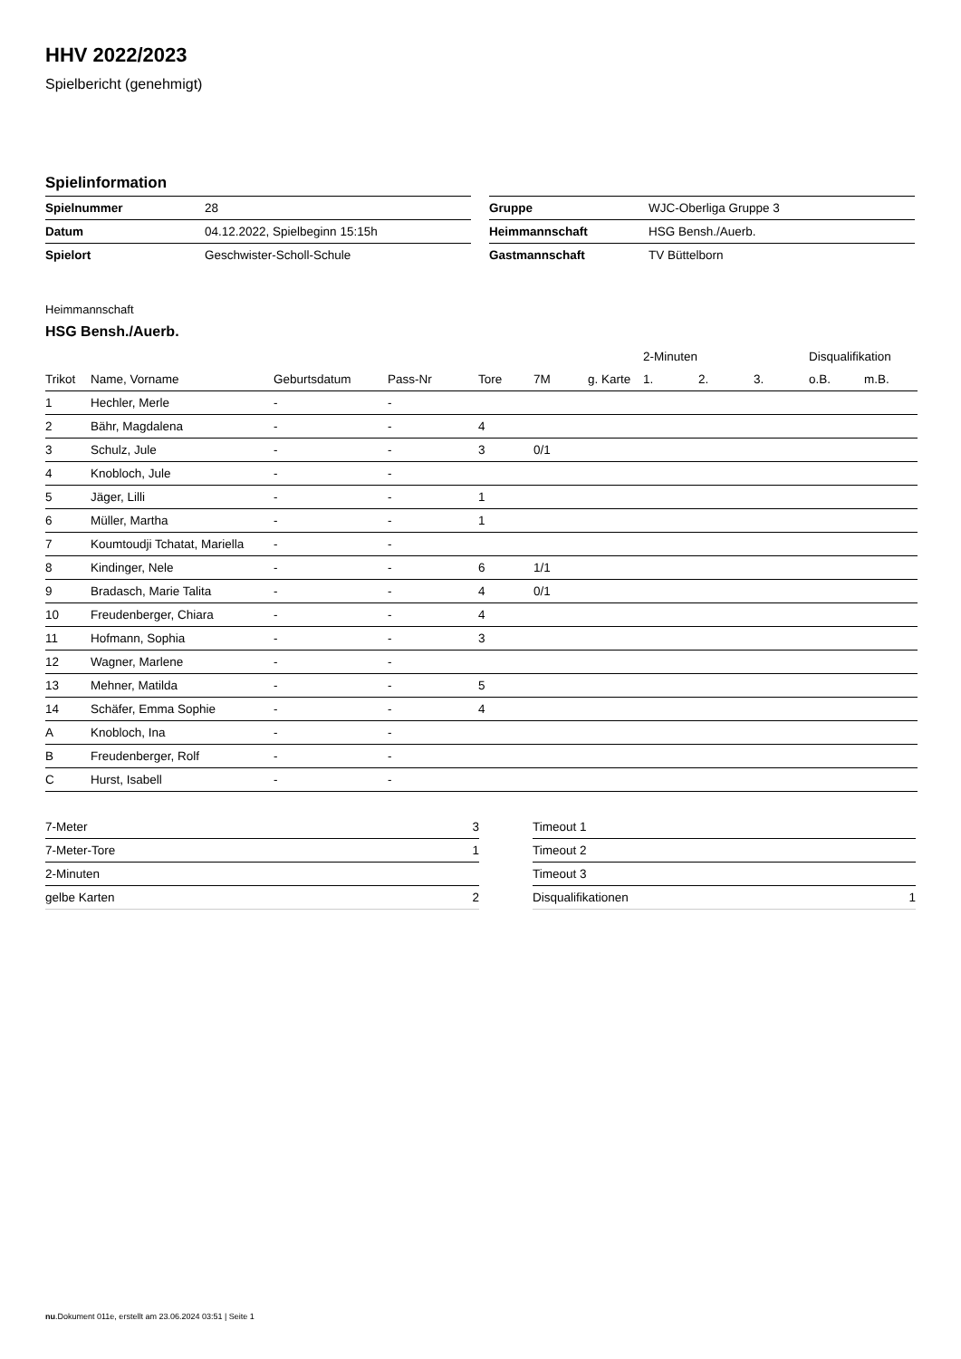HHV 2022/2023
Spielbericht (genehmigt)
Spielinformation
| Spielnummer | 28 |
| Datum | 04.12.2022, Spielbeginn 15:15h |
| Spielort | Geschwister-Scholl-Schule |
| Gruppe | WJC-Oberliga Gruppe 3 |
| Heimmannschaft | HSG Bensh./Auerb. |
| Gastmannschaft | TV Büttelborn |
Heimmannschaft
HSG Bensh./Auerb.
| | | | | | | | 2-Minuten | | | Disqualifikation | |
| --- | --- | --- | --- | --- | --- | --- | --- | --- | --- | --- | --- |
| Trikot | Name, Vorname | Geburtsdatum | Pass-Nr | Tore | 7M | g. Karte | 1. | 2. | 3. | o.B. | m.B. |
| 1 | Hechler, Merle | - | - | | | | | | | | |
| 2 | Bähr, Magdalena | - | - | 4 | | | | | | | |
| 3 | Schulz, Jule | - | - | 3 | 0/1 | | | | | | |
| 4 | Knobloch, Jule | - | - | | | | | | | | |
| 5 | Jäger, Lilli | - | - | 1 | | | | | | | |
| 6 | Müller, Martha | - | - | 1 | | | | | | | |
| 7 | Koumtoudji Tchatat, Mariella | - | - | | | | | | | | |
| 8 | Kindinger, Nele | - | - | 6 | 1/1 | | | | | | |
| 9 | Bradasch, Marie Talita | - | - | 4 | 0/1 | | | | | | |
| 10 | Freudenberger, Chiara | - | - | 4 | | | | | | | |
| 11 | Hofmann, Sophia | - | - | 3 | | | | | | | |
| 12 | Wagner, Marlene | - | - | | | | | | | | |
| 13 | Mehner, Matilda | - | - | 5 | | | | | | | |
| 14 | Schäfer, Emma Sophie | - | - | 4 | | | | | | | |
| A | Knobloch, Ina | - | - | | | | | | | | |
| B | Freudenberger, Rolf | - | - | | | | | | | | |
| C | Hurst, Isabell | - | - | | | | | | | | |
| 7-Meter | 3 |
| 7-Meter-Tore | 1 |
| 2-Minuten | |
| gelbe Karten | 2 |
| Timeout 1 | |
| Timeout 2 | |
| Timeout 3 | |
| Disqualifikationen | 1 |
nu.Dokument 011e, erstellt am 23.06.2024 03:51 | Seite 1